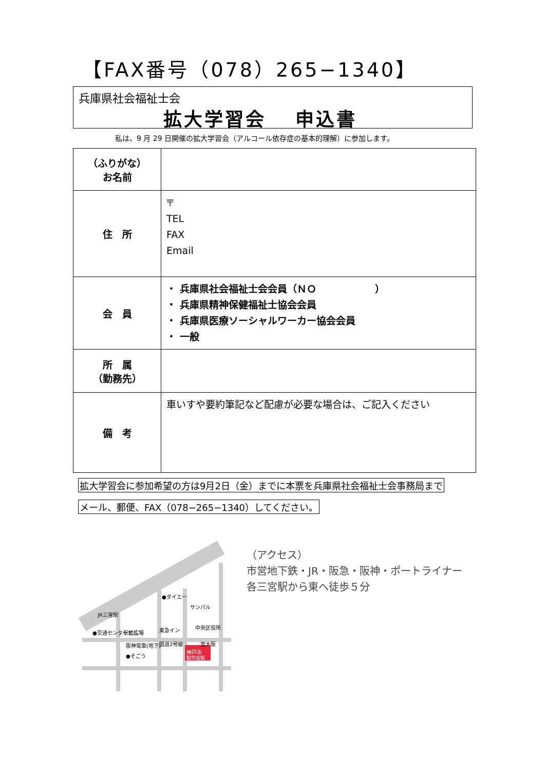【FAX番号（078）265−1340】
兵庫県社会福祉士会
拡大学習会　 申込書
私は、9 月 29 日開催の拡大学習会（アルコール依存症の基本的理解）に参加します。
| （ふりがな） お名前 | |
| 住 所 | 〒 TEL FAX Email |
| 会 員 | ・ 兵庫県社会福祉士会会員（ＮＯ ） ・ 兵庫県精神保健福祉士協会会員 ・ 兵庫県医療ソーシャルワーカー協会会員 ・ 一般 |
| 所 属 （勤務先） | |
| 備 考 | 車いすや要約筆記など配慮が必要な場合は、ご記入ください |
拡大学習会に参加希望の方は9月2日（金）までに本票を兵庫県社会福祉士会事務局まで
メール、郵便、FAX（078−265−1340）してください。
神戸市
勤労会館
JR三宮駅
駅前広場
阪神電車(地下)
●ダイエー
サンパル
東急イン
国道2号線
至大阪
●そごう
●交通センタービル
中央区役所
（アクセス）
市営地下鉄・JR・阪急・阪神・ポートライナー
各三宮駅から東へ徒歩５分